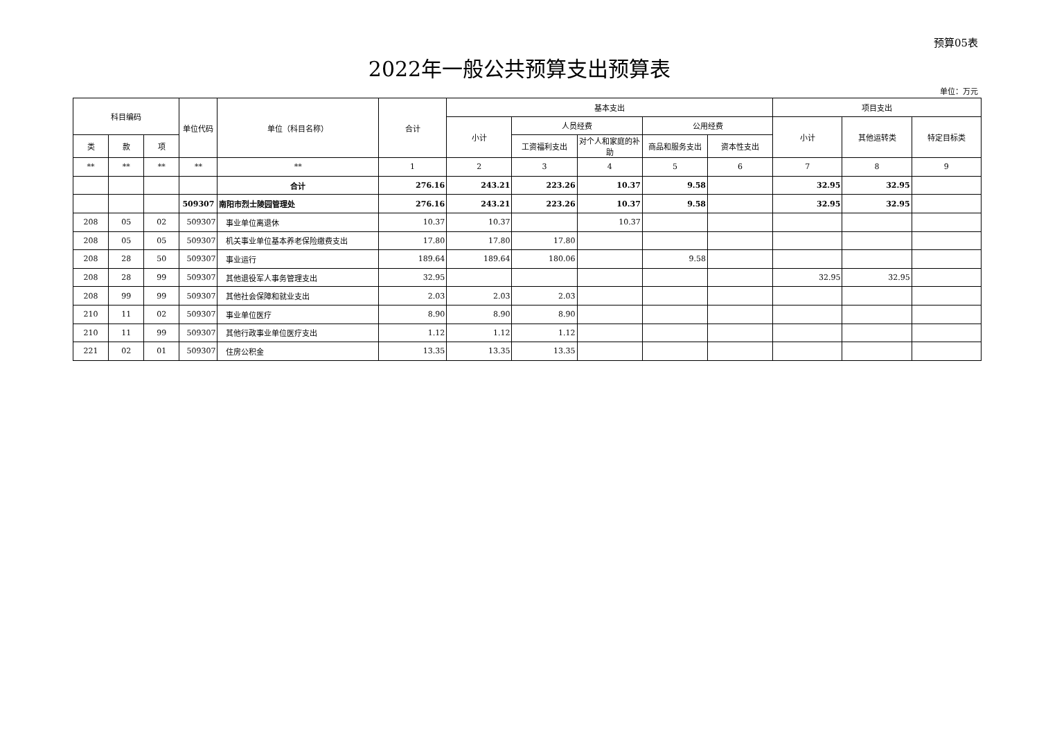预算05表
2022年一般公共预算支出预算表
单位：万元
| 科目编码 | | | 单位代码 | 单位（科目名称） | 合计 | 基本支出 | | | | | 项目支出 | | |
| --- | --- | --- | --- | --- | --- | --- | --- | --- | --- | --- | --- | --- | --- |
| | | | | | | 小计 | 人员经费 | | 公用经费 | | 小计 | 其他运转类 | 特定目标类 |
| 类 | 款 | 项 | | | | | 工资福利支出 | 对个人和家庭的补助 | 商品和服务支出 | 资本性支出 | | | |
| ** | ** | ** | ** | ** | 1 | 2 | 3 | 4 | 5 | 6 | 7 | 8 | 9 |
| | | | | 合计 | 276.16 | 243.21 | 223.26 | 10.37 | 9.58 | | 32.95 | 32.95 | |
| | | | 509307 | 南阳市烈士陵园管理处 | 276.16 | 243.21 | 223.26 | 10.37 | 9.58 | | 32.95 | 32.95 | |
| 208 | 05 | 02 | 509307 | 事业单位离退休 | 10.37 | 10.37 | | 10.37 | | | | | |
| 208 | 05 | 05 | 509307 | 机关事业单位基本养老保险缴费支出 | 17.80 | 17.80 | 17.80 | | | | | | |
| 208 | 28 | 50 | 509307 | 事业运行 | 189.64 | 189.64 | 180.06 | | 9.58 | | | | |
| 208 | 28 | 99 | 509307 | 其他退役军人事务管理支出 | 32.95 | | | | | | 32.95 | 32.95 | |
| 208 | 99 | 99 | 509307 | 其他社会保障和就业支出 | 2.03 | 2.03 | 2.03 | | | | | | |
| 210 | 11 | 02 | 509307 | 事业单位医疗 | 8.90 | 8.90 | 8.90 | | | | | | |
| 210 | 11 | 99 | 509307 | 其他行政事业单位医疗支出 | 1.12 | 1.12 | 1.12 | | | | | | |
| 221 | 02 | 01 | 509307 | 住房公积金 | 13.35 | 13.35 | 13.35 | | | | | | |